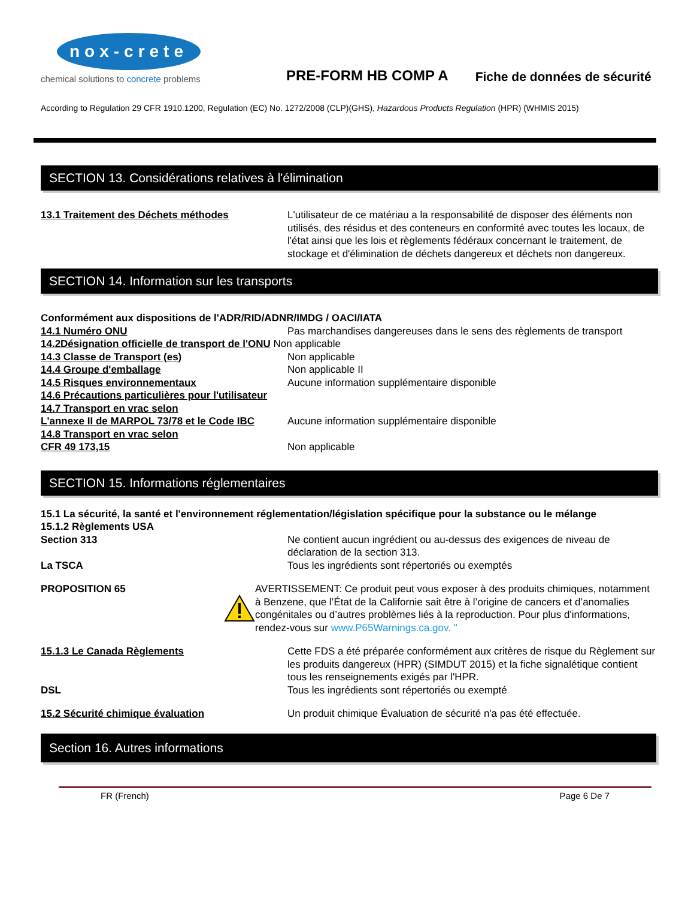nox-crete
chemical solutions to concrete problems
PRE-FORM HB COMP A
Fiche de données de sécurité
According to Regulation 29 CFR 1910.1200, Regulation (EC) No. 1272/2008 (CLP)(GHS), Hazardous Products Regulation (HPR) (WHMIS 2015)
SECTION 13. Considérations relatives à l'élimination
13.1 Traitement des Déchets méthodes L'utilisateur de ce matériau a la responsabilité de disposer des éléments non utilisés, des résidus et des conteneurs en conformité avec toutes les locaux, de l'état ainsi que les lois et règlements fédéraux concernant le traitement, de stockage et d'élimination de déchets dangereux et déchets non dangereux.
SECTION 14. Information sur les transports
Conformément aux dispositions de l'ADR/RID/ADNR/IMDG / OACI/IATA
14.1 Numéro ONU Pas marchandises dangereuses dans le sens des règlements de transport
14.2Désignation officielle de transport de l'ONU
Non applicable
14.3 Classe de Transport (es) Non applicable
14.4 Groupe d'emballage Non applicable II
14.5 Risques environnementaux Aucune information supplémentaire disponible
14.6 Précautions particulières pour l'utilisateur
14.7 Transport en vrac selon
L'annexe II de MARPOL 73/78 et le Code IBC
Aucune information supplémentaire disponible
14.8 Transport en vrac selon
CFR 49 173,15 Non applicable
SECTION 15. Informations réglementaires
15.1 La sécurité, la santé et l'environnement réglementation/législation spécifique pour la substance ou le mélange
15.1.2 Règlements USA
Section 313 Ne contient aucun ingrédient ou au-dessus des exigences de niveau de déclaration de la section 313.
La TSCA Tous les ingrédients sont répertoriés ou exemptés
PROPOSITION 65 AVERTISSEMENT: Ce produit peut vous exposer à des produits chimiques, notamment à Benzene, que l’État de la Californie sait être à l’origine de cancers et d’anomalies congénitales ou d’autres problèmes liés à la reproduction. Pour plus d'informations, rendez-vous sur www.P65Warnings.ca.gov. "
15.1.3 Le Canada Règlements Cette FDS a été préparée conformément aux critères de risque du Règlement sur les produits dangereux (HPR) (SIMDUT 2015) et la fiche signalétique contient tous les renseignements exigés par l'HPR.
DSL Tous les ingrédients sont répertoriés ou exempté
15.2 Sécurité chimique évaluation Un produit chimique Évaluation de sécurité n'a pas été effectuée.
Section 16. Autres informations
FR (French) Page 6 De 7